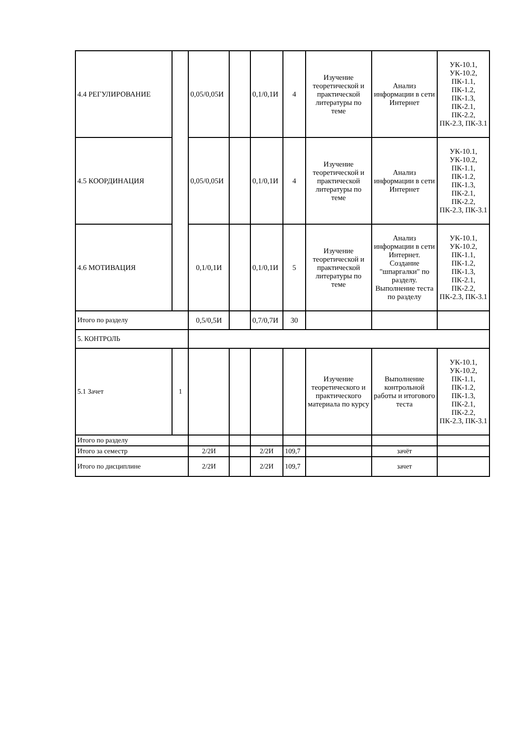| 4.4 РЕГУЛИРОВАНИЕ | | 0,05/0,05И | | 0,1/0,1И | 4 | Изучение теоретической и практической литературы по теме | Анализ информации в сети Интернет | УК-10.1, УК-10.2, ПК-1.1, ПК-1.2, ПК-1.3, ПК-2.1, ПК-2.2, ПК-2.3, ПК-3.1 |
| 4.5 КООРДИНАЦИЯ | | 0,05/0,05И | | 0,1/0,1И | 4 | Изучение теоретической и практической литературы по теме | Анализ информации в сети Интернет | УК-10.1, УК-10.2, ПК-1.1, ПК-1.2, ПК-1.3, ПК-2.1, ПК-2.2, ПК-2.3, ПК-3.1 |
| 4.6 МОТИВАЦИЯ | | 0,1/0,1И | | 0,1/0,1И | 5 | Изучение теоретической и практической литературы по теме | Анализ информации в сети Интернет. Создание "шпаргалки" по разделу. Выполнение теста по разделу | УК-10.1, УК-10.2, ПК-1.1, ПК-1.2, ПК-1.3, ПК-2.1, ПК-2.2, ПК-2.3, ПК-3.1 |
| Итого по разделу | | 0,5/0,5И | | 0,7/0,7И | 30 | | | |
| 5. КОНТРОЛЬ | | | | | | | | |
| 5.1 Зачет | 1 | | | | | Изучение теоретического и практического материала по курсу | Выполнение контрольной работы и итогового теста | УК-10.1, УК-10.2, ПК-1.1, ПК-1.2, ПК-1.3, ПК-2.1, ПК-2.2, ПК-2.3, ПК-3.1 |
| Итого по разделу | | | | | | | | |
| Итого за семестр | | 2/2И | | 2/2И | 109,7 | | зачёт | |
| Итого по дисциплине | | 2/2И | | 2/2И | 109,7 | | зачет | |